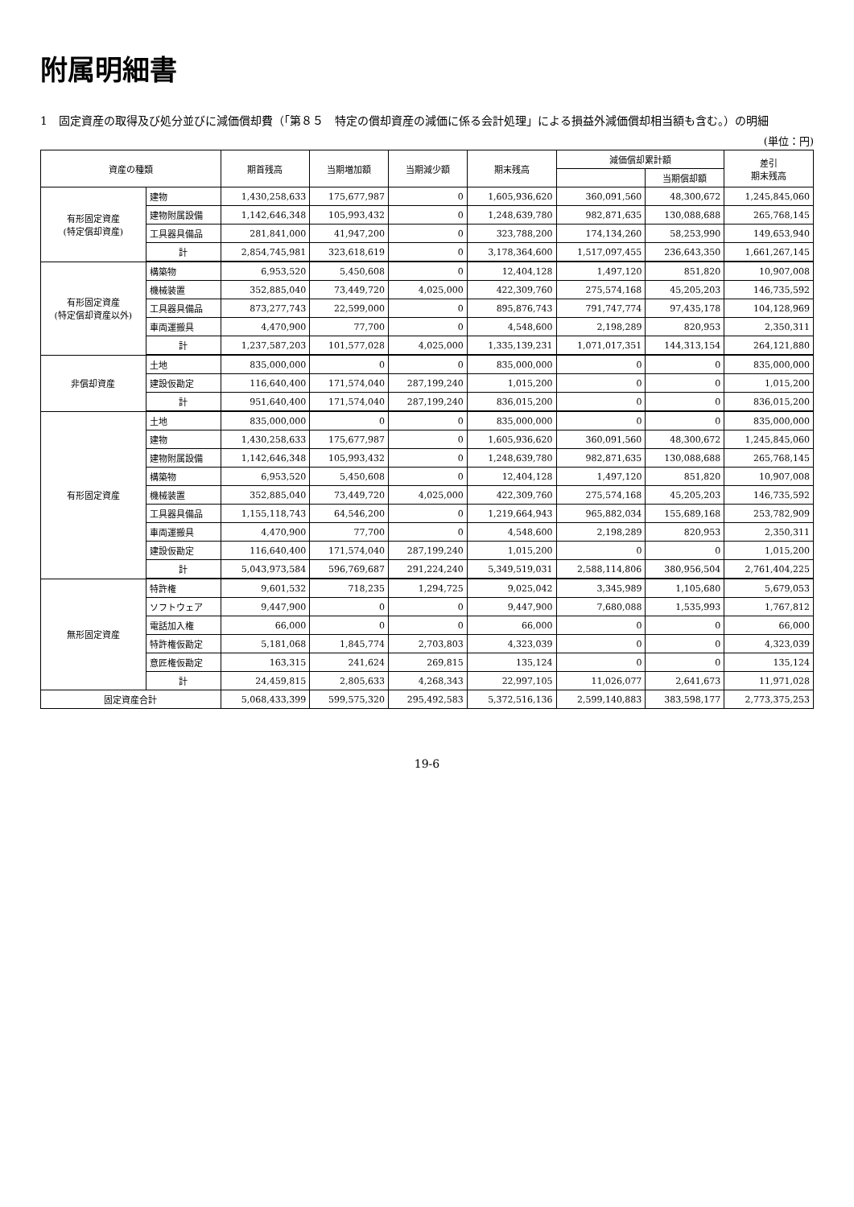附属明細書
1　固定資産の取得及び処分並びに減価償却費（「第８５　特定の償却資産の減価に係る会計処理」による損益外減価償却相当額も含む。）の明細
(単位：円)
| 資産の種類 | | 期首残高 | 当期増加額 | 当期減少額 | 期末残高 | 減価償却累計額 | | 差引 期末残高 |
| --- | --- | --- | --- | --- | --- | --- | --- | --- |
| | | | | | | | 当期償却額 | |
| 有形固定資産 (特定償却資産) | 建物 | 1,430,258,633 | 175,677,987 | 0 | 1,605,936,620 | 360,091,560 | 48,300,672 | 1,245,845,060 |
| | 建物附属設備 | 1,142,646,348 | 105,993,432 | 0 | 1,248,639,780 | 982,871,635 | 130,088,688 | 265,768,145 |
| | 工具器具備品 | 281,841,000 | 41,947,200 | 0 | 323,788,200 | 174,134,260 | 58,253,990 | 149,653,940 |
| | 計 | 2,854,745,981 | 323,618,619 | 0 | 3,178,364,600 | 1,517,097,455 | 236,643,350 | 1,661,267,145 |
| 有形固定資産 (特定償却資産以外) | 構築物 | 6,953,520 | 5,450,608 | 0 | 12,404,128 | 1,497,120 | 851,820 | 10,907,008 |
| | 機械装置 | 352,885,040 | 73,449,720 | 4,025,000 | 422,309,760 | 275,574,168 | 45,205,203 | 146,735,592 |
| | 工具器具備品 | 873,277,743 | 22,599,000 | 0 | 895,876,743 | 791,747,774 | 97,435,178 | 104,128,969 |
| | 車両運搬具 | 4,470,900 | 77,700 | 0 | 4,548,600 | 2,198,289 | 820,953 | 2,350,311 |
| | 計 | 1,237,587,203 | 101,577,028 | 4,025,000 | 1,335,139,231 | 1,071,017,351 | 144,313,154 | 264,121,880 |
| 非償却資産 | 土地 | 835,000,000 | 0 | 0 | 835,000,000 | 0 | 0 | 835,000,000 |
| | 建設仮勘定 | 116,640,400 | 171,574,040 | 287,199,240 | 1,015,200 | 0 | 0 | 1,015,200 |
| | 計 | 951,640,400 | 171,574,040 | 287,199,240 | 836,015,200 | 0 | 0 | 836,015,200 |
| 有形固定資産 | 土地 | 835,000,000 | 0 | 0 | 835,000,000 | 0 | 0 | 835,000,000 |
| | 建物 | 1,430,258,633 | 175,677,987 | 0 | 1,605,936,620 | 360,091,560 | 48,300,672 | 1,245,845,060 |
| | 建物附属設備 | 1,142,646,348 | 105,993,432 | 0 | 1,248,639,780 | 982,871,635 | 130,088,688 | 265,768,145 |
| | 構築物 | 6,953,520 | 5,450,608 | 0 | 12,404,128 | 1,497,120 | 851,820 | 10,907,008 |
| | 機械装置 | 352,885,040 | 73,449,720 | 4,025,000 | 422,309,760 | 275,574,168 | 45,205,203 | 146,735,592 |
| | 工具器具備品 | 1,155,118,743 | 64,546,200 | 0 | 1,219,664,943 | 965,882,034 | 155,689,168 | 253,782,909 |
| | 車両運搬具 | 4,470,900 | 77,700 | 0 | 4,548,600 | 2,198,289 | 820,953 | 2,350,311 |
| | 建設仮勘定 | 116,640,400 | 171,574,040 | 287,199,240 | 1,015,200 | 0 | 0 | 1,015,200 |
| | 計 | 5,043,973,584 | 596,769,687 | 291,224,240 | 5,349,519,031 | 2,588,114,806 | 380,956,504 | 2,761,404,225 |
| 無形固定資産 | 特許権 | 9,601,532 | 718,235 | 1,294,725 | 9,025,042 | 3,345,989 | 1,105,680 | 5,679,053 |
| | ソフトウェア | 9,447,900 | 0 | 0 | 9,447,900 | 7,680,088 | 1,535,993 | 1,767,812 |
| | 電話加入権 | 66,000 | 0 | 0 | 66,000 | 0 | 0 | 66,000 |
| | 特許権仮勘定 | 5,181,068 | 1,845,774 | 2,703,803 | 4,323,039 | 0 | 0 | 4,323,039 |
| | 意匠権仮勘定 | 163,315 | 241,624 | 269,815 | 135,124 | 0 | 0 | 135,124 |
| | 計 | 24,459,815 | 2,805,633 | 4,268,343 | 22,997,105 | 11,026,077 | 2,641,673 | 11,971,028 |
| 固定資産合計 | | 5,068,433,399 | 599,575,320 | 295,492,583 | 5,372,516,136 | 2,599,140,883 | 383,598,177 | 2,773,375,253 |
19-6